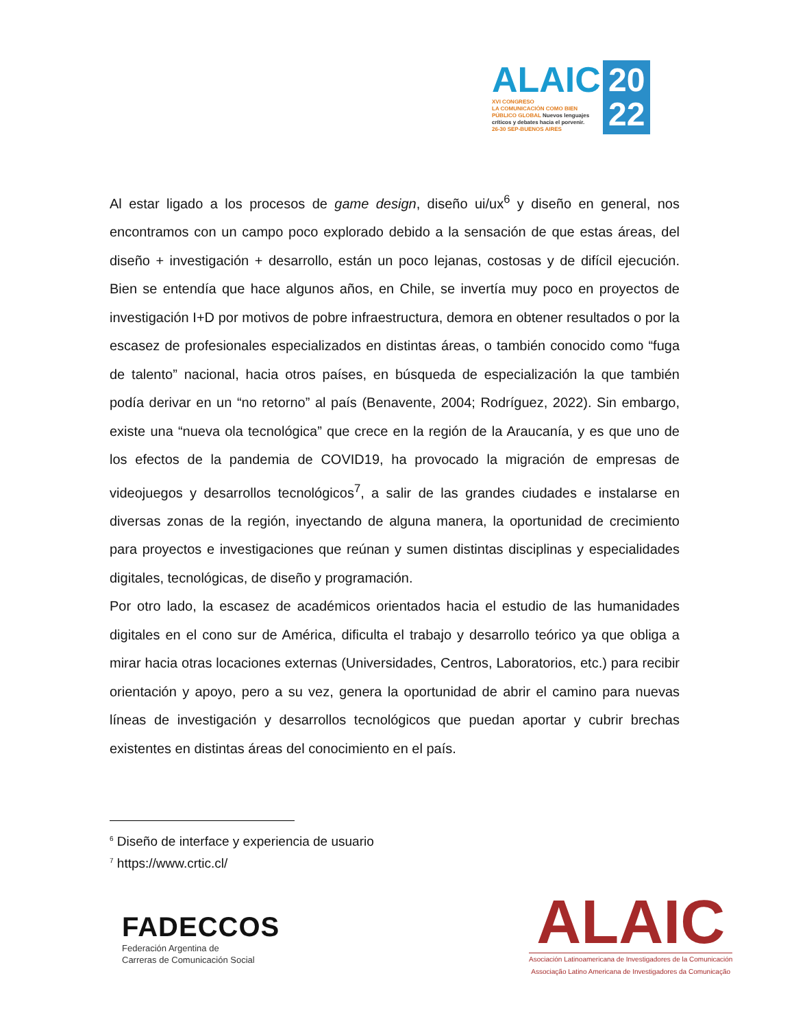ALAIC
20
22
XVI CONGRESO
LA COMUNICACIÓN COMO BIEN
PÚBLICO GLOBAL Nuevos lenguajes
críticos y debates hacia el porvenir.
26-30 SEP-BUENOS AIRES
Al estar ligado a los procesos de game design, diseño ui/ux<sup>6</sup> y diseño en general, nos encontramos con un campo poco explorado debido a la sensación de que estas áreas, del diseño + investigación + desarrollo, están un poco lejanas, costosas y de difícil ejecución. Bien se entendía que hace algunos años, en Chile, se invertía muy poco en proyectos de investigación I+D por motivos de pobre infraestructura, demora en obtener resultados o por la escasez de profesionales especializados en distintas áreas, o también conocido como “fuga de talento” nacional, hacia otros países, en búsqueda de especialización la que también podía derivar en un “no retorno” al país (Benavente, 2004; Rodríguez, 2022). Sin embargo, existe una “nueva ola tecnológica” que crece en la región de la Araucanía, y es que uno de los efectos de la pandemia de COVID19, ha provocado la migración de empresas de videojuegos y desarrollos tecnológicos<sup>7</sup>, a salir de las grandes ciudades e instalarse en diversas zonas de la región, inyectando de alguna manera, la oportunidad de crecimiento para proyectos e investigaciones que reúnan y sumen distintas disciplinas y especialidades digitales, tecnológicas, de diseño y programación.
Por otro lado, la escasez de académicos orientados hacia el estudio de las humanidades digitales en el cono sur de América, dificulta el trabajo y desarrollo teórico ya que obliga a mirar hacia otras locaciones externas (Universidades, Centros, Laboratorios, etc.) para recibir orientación y apoyo, pero a su vez, genera la oportunidad de abrir el camino para nuevas líneas de investigación y desarrollos tecnológicos que puedan aportar y cubrir brechas existentes en distintas áreas del conocimiento en el país.
<sup>6</sup> Diseño de interface y experiencia de usuario
<sup>7</sup> https://www.crtic.cl/
FADECCOS
Federación Argentina de
Carreras de Comunicación Social
ALAIC
Asociación Latinoamericana de Investigadores de la Comunicación
Associação Latino Americana de Investigadores da Comunicação